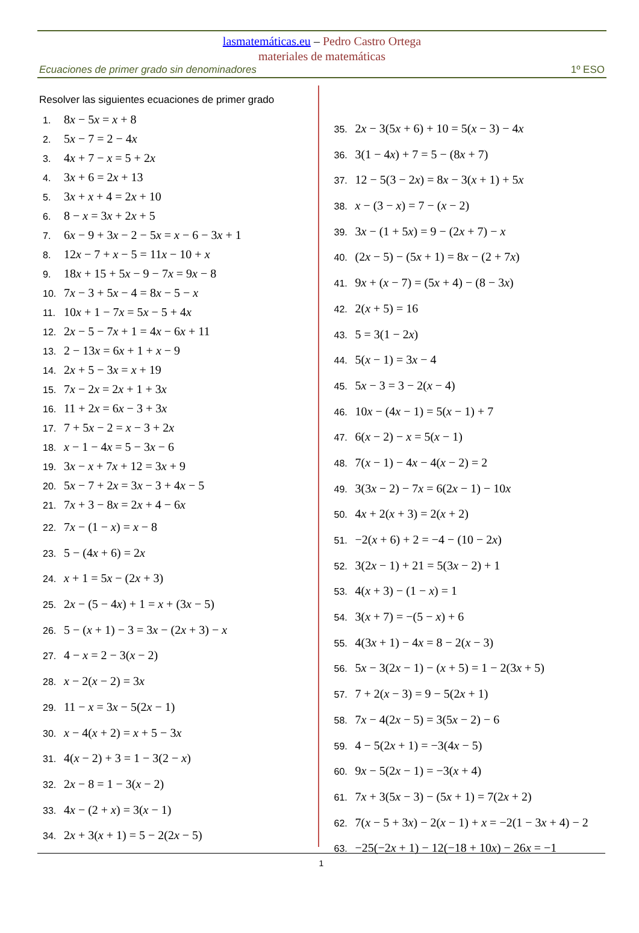lasmatemáticas.eu – Pedro Castro Ortega
materiales de matemáticas
Ecuaciones de primer grado sin denominadores 1º ESO
Resolver las siguientes ecuaciones de primer grado
1. 8x − 5x = x + 8
2. 5x − 7 = 2 − 4x
3. 4x + 7 − x = 5 + 2x
4. 3x + 6 = 2x + 13
5. 3x + x + 4 = 2x + 10
6. 8 − x = 3x + 2x + 5
7. 6x − 9 + 3x − 2 − 5x = x − 6 − 3x + 1
8. 12x − 7 + x − 5 = 11x − 10 + x
9. 18x + 15 + 5x − 9 − 7x = 9x − 8
10. 7x − 3 + 5x − 4 = 8x − 5 − x
11. 10x + 1 − 7x = 5x − 5 + 4x
12. 2x − 5 − 7x + 1 = 4x − 6x + 11
13. 2 − 13x = 6x + 1 + x − 9
14. 2x + 5 − 3x = x + 19
15. 7x − 2x = 2x + 1 + 3x
16. 11 + 2x = 6x − 3 + 3x
17. 7 + 5x − 2 = x − 3 + 2x
18. x − 1 − 4x = 5 − 3x − 6
19. 3x − x + 7x + 12 = 3x + 9
20. 5x − 7 + 2x = 3x − 3 + 4x − 5
21. 7x + 3 − 8x = 2x + 4 − 6x
22. 7x − (1 − x) = x − 8
23. 5 − (4x + 6) = 2x
24. x + 1 = 5x − (2x + 3)
25. 2x − (5 − 4x) + 1 = x + (3x − 5)
26. 5 − (x + 1) − 3 = 3x − (2x + 3) − x
27. 4 − x = 2 − 3(x − 2)
28. x − 2(x − 2) = 3x
29. 11 − x = 3x − 5(2x − 1)
30. x − 4(x + 2) = x + 5 − 3x
31. 4(x − 2) + 3 = 1 − 3(2 − x)
32. 2x − 8 = 1 − 3(x − 2)
33. 4x − (2 + x) = 3(x − 1)
34. 2x + 3(x + 1) = 5 − 2(2x − 5)
35. 2x − 3(5x + 6) + 10 = 5(x − 3) − 4x
36. 3(1 − 4x) + 7 = 5 − (8x + 7)
37. 12 − 5(3 − 2x) = 8x − 3(x + 1) + 5x
38. x − (3 − x) = 7 − (x − 2)
39. 3x − (1 + 5x) = 9 − (2x + 7) − x
40. (2x − 5) − (5x + 1) = 8x − (2 + 7x)
41. 9x + (x − 7) = (5x + 4) − (8 − 3x)
42. 2(x + 5) = 16
43. 5 = 3(1 − 2x)
44. 5(x − 1) = 3x − 4
45. 5x − 3 = 3 − 2(x − 4)
46. 10x − (4x − 1) = 5(x − 1) + 7
47. 6(x − 2) − x = 5(x − 1)
48. 7(x − 1) − 4x − 4(x − 2) = 2
49. 3(3x − 2) − 7x = 6(2x − 1) − 10x
50. 4x + 2(x + 3) = 2(x + 2)
51. −2(x + 6) + 2 = −4 − (10 − 2x)
52. 3(2x − 1) + 21 = 5(3x − 2) + 1
53. 4(x + 3) − (1 − x) = 1
54. 3(x + 7) = −(5 − x) + 6
55. 4(3x + 1) − 4x = 8 − 2(x − 3)
56. 5x − 3(2x − 1) − (x + 5) = 1 − 2(3x + 5)
57. 7 + 2(x − 3) = 9 − 5(2x + 1)
58. 7x − 4(2x − 5) = 3(5x − 2) − 6
59. 4 − 5(2x + 1) = −3(4x − 5)
60. 9x − 5(2x − 1) = −3(x + 4)
61. 7x + 3(5x − 3) − (5x + 1) = 7(2x + 2)
62. 7(x − 5 + 3x) − 2(x − 1) + x = −2(1 − 3x + 4) − 2
63. −25(−2x + 1) − 12(−18 + 10x) − 26x = −1
1